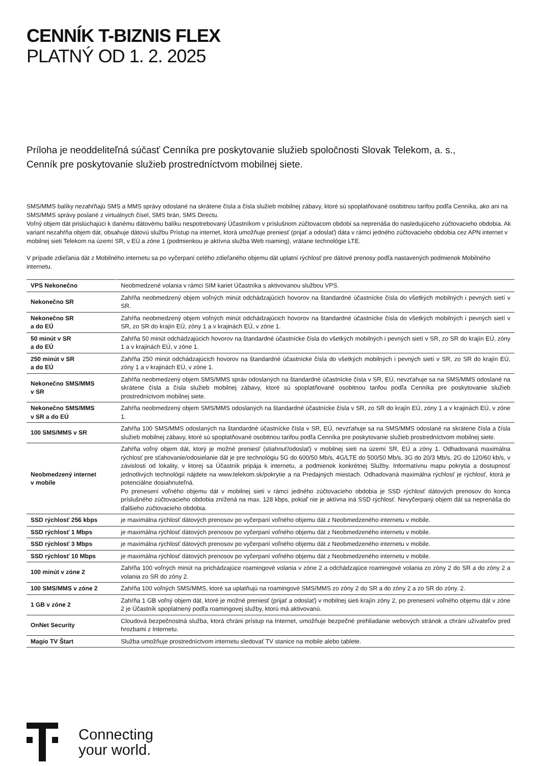CENNÍK T-BIZNIS FLEX
PLATNÝ OD 1. 2. 2025
Príloha je neoddeliteľná súčasť Cenníka pre poskytovanie služieb spoločnosti Slovak Telekom, a. s.,
Cenník pre poskytovanie služieb prostredníctvom mobilnej siete.
SMS/MMS balíky nezahŕňajú SMS a MMS správy odoslané na skrátene čísla a čísla služieb mobilnej zábavy, ktoré sú spoplatňované osobitnou tarifou podľa Cenníka, ako ani na SMS/MMS správy poslané z virtuálnych čísel, SMS brán, SMS Directu.
Voľný objem dát prislúchajúci k danému dátovému balíku nespotrebovaný Účastníkom v príslušnom zúčtovacom období sa neprenáša do nasledujúceho zúčtovacieho obdobia. Ak variant nezahŕňa objem dát, obsahuje dátovú službu Prístup na internet, ktorá umožňuje preniesť (prijať a odoslať) dáta v rámci jedného zúčtovacieho obdobia cez APN internet v mobilnej sieti Telekom na území SR, v EÚ a zóne 1 (podmienkou je aktívna služba Web roaming), vrátane technológie LTE.
V prípade zdieľania dát z Mobilného internetu sa po vyčerpaní celého zdieľaného objemu dát uplatní rýchlosť pre dátové prenosy podľa nastavených podmienok Mobilného internetu.
| VPS Nekonečno | Neobmedzené volania v rámci SIM kariet Účastníka s aktivovanou službou VPS. |
| Nekonečno SR | Zahŕňa neobmedzený objem voľných minút odchádzajúcich hovorov na štandardné účastnícke čísla do všetkých mobilných i pevných sietí v SR. |
| Nekonečno SR a do EÚ | Zahŕňa neobmedzený objem voľných minút odchádzajúcich hovorov na štandardné účastnícke čísla do všetkých mobilných i pevných sietí v SR, zo SR do krajín EÚ, zóny 1 a v krajinách EÚ, v zóne 1. |
| 50 minút v SR a do EÚ | Zahŕňa 50 minút odchádzajúcich hovorov na štandardné účastnícke čísla do všetkých mobilných i pevných sietí v SR, zo SR do krajín EÚ, zóny 1 a v krajinách EÚ, v zóne 1. |
| 250 minút v SR a do EÚ | Zahŕňa 250 minút odchádzajúcich hovorov na štandardné účastnícke čísla do všetkých mobilných i pevných sietí v SR, zo SR do krajín EÚ, zóny 1 a v krajinách EÚ, v zóne 1. |
| Nekonečno SMS/MMS v SR | Zahŕňa neobmedzený objem SMS/MMS správ odoslaných na štandardné účastnícke čísla v SR, EÚ, nevzťahuje sa na SMS/MMS odoslané na skrátene čísla a čísla služieb mobilnej zábavy, ktoré sú spoplatňované osobitnou tarifou podľa Cenníka pre poskytovanie služieb prostredníctvom mobilnej siete. |
| Nekonečno SMS/MMS v SR a do EÚ | Zahŕňa neobmedzený objem SMS/MMS odoslaných na štandardné účastnícke čísla v SR, zo SR do krajín EÚ, zóny 1 a v krajinách EÚ, v zóne 1. |
| 100 SMS/MMS v SR | Zahŕňa 100 SMS/MMS odoslaných na štandardné účastnícke čísla v SR, EÚ, nevzťahuje sa na SMS/MMS odoslané na skrátene čísla a čísla služieb mobilnej zábavy, ktoré sú spoplatňované osobitnou tarifou podľa Cenníka pre poskytovanie služieb prostredníctvom mobilnej siete. |
| Neobmedzený internet v mobile | Zahŕňa voľný objem dát, ktorý je možné preniesť (stiahnuť/odoslať) v mobilnej sieti na území SR, EÚ a zóny 1. Odhadovaná maximálna rýchlosť pre sťahovanie/odosielanie dát je pre technológiu 5G do 600/50 Mb/s, 4G/LTE do 500/50 Mb/s, 3G do 20/3 Mb/s, 2G do 120/60 kb/s, v závislosti od lokality, v ktorej sa Účastník pripája k internetu, a podmienok konkrétnej Služby. Informatívnu mapu pokrytia a dostupnosť jednotlivých technológií nájdete na www.telekom.sk/pokrytie a na Predajných miestach. Odhadovaná maximálna rýchlosť je rýchlosť, ktorá je potenciálne dosiahnuteľná. Po prenesení voľného objemu dát v mobilnej sieti v rámci jedného zúčtovacieho obdobia je SSD rýchlosť dátových prenosov do konca príslušného zúčtovacieho obdobia znížená na max. 128 kbps, pokiaľ nie je aktívna iná SSD rýchlosť. Nevyčerpaný objem dát sa neprenáša do ďalšieho zúčtovacieho obdobia. |
| SSD rýchlosť 256 kbps | je maximálna rýchlosť dátových prenosov po vyčerpaní voľného objemu dát z Neobmedzeného internetu v mobile. |
| SSD rýchlosť 1 Mbps | je maximálna rýchlosť dátových prenosov po vyčerpaní voľného objemu dát z Neobmedzeného internetu v mobile. |
| SSD rýchlosť 3 Mbps | je maximálna rýchlosť dátových prenosov po vyčerpaní voľného objemu dát z Neobmedzeného internetu v mobile. |
| SSD rýchlosť 10 Mbps | je maximálna rýchlosť dátových prenosov po vyčerpaní voľného objemu dát z Neobmedzeného internetu v mobile. |
| 100 minút v zóne 2 | Zahŕňa 100 voľných minút na prichádzajúce roamingové volania v zóne 2 a odchádzajúce roamingové volania zo zóny 2 do SR a do zóny 2 a volania zo SR do zóny 2. |
| 100 SMS/MMS v zóne 2 | Zahŕňa 100 voľných SMS/MMS, ktoré sa uplatňujú na roamingové SMS/MMS zo zóny 2 do SR a do zóny 2 a zo SR do zóny. 2. |
| 1 GB v zóne 2 | Zahŕňa 1 GB voľný objem dát, ktoré je možné preniesť (prijať a odoslať) v mobilnej sieti krajín zóny 2, po prenesení voľného objemu dát v zóne 2 je Účastník spoplatnený podľa roamingovej služby, ktorú má aktivovanú. |
| OnNet Security | Cloudová bezpečnostná služba, ktorá chráni prístup na Internet, umožňuje bezpečné prehliadanie webových stránok a chráni užívateľov pred hrozbami z Internetu. |
| Magio TV Štart | Služba umožňuje prostredníctvom internetu sledovať TV stanice na mobile alebo tablete. |
Connecting
your world.